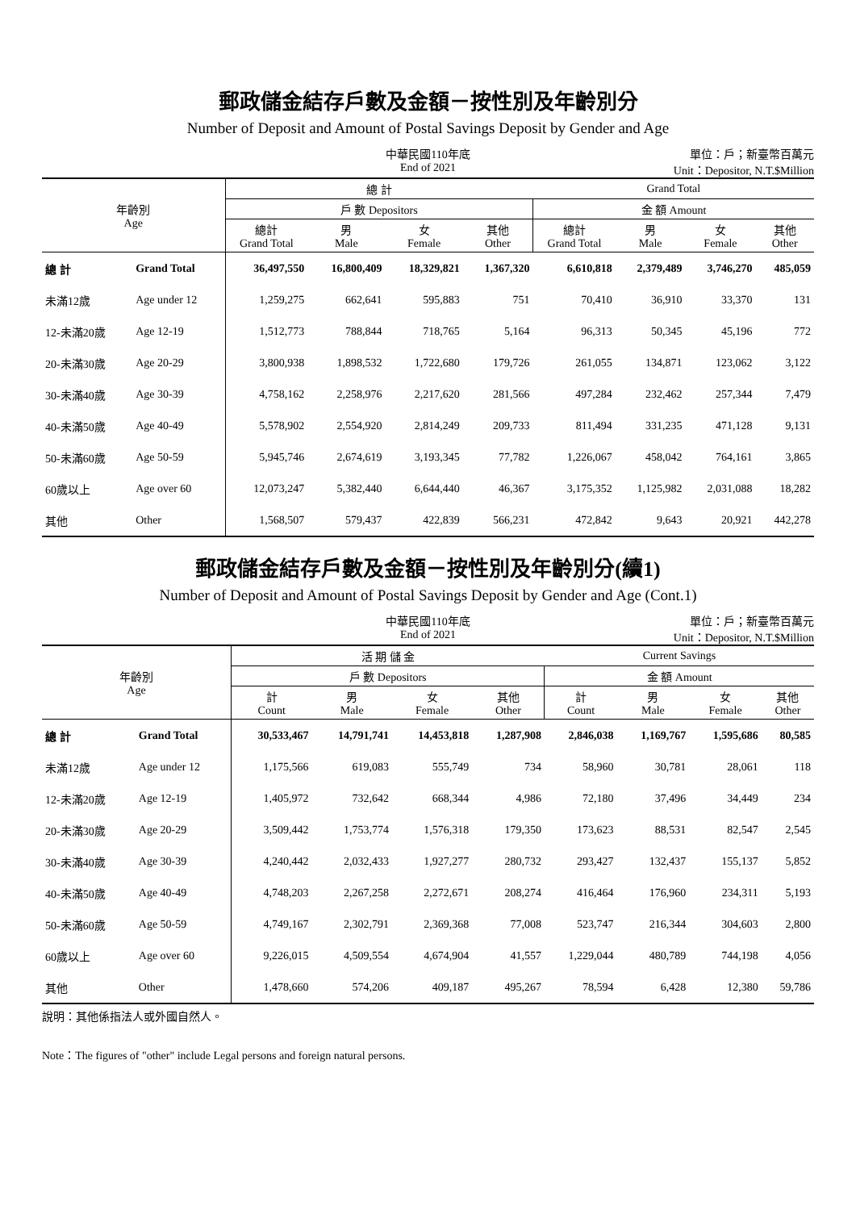郵政儲金結存戶數及金額－按性別及年齡別分
Number of Deposit and Amount of Postal Savings Deposit by Gender and Age
中華民國110年底
End of 2021
單位：戶；新臺幣百萬元
Unit：Depositor, N.T.$Million
| 年齡別 Age | | 總 計 | | | | Grand Total | | | |
| --- | --- | --- | --- | --- | --- | --- | --- | --- | --- |
| | | 戶 數 Depositors | | | | 金 額 Amount | | | |
| | | 總計 Grand Total | 男 Male | 女 Female | 其他 Other | 總計 Grand Total | 男 Male | 女 Female | 其他 Other |
| 總 計 | Grand Total | 36,497,550 | 16,800,409 | 18,329,821 | 1,367,320 | 6,610,818 | 2,379,489 | 3,746,270 | 485,059 |
| 未滿12歲 | Age under 12 | 1,259,275 | 662,641 | 595,883 | 751 | 70,410 | 36,910 | 33,370 | 131 |
| 12-未滿20歲 | Age 12-19 | 1,512,773 | 788,844 | 718,765 | 5,164 | 96,313 | 50,345 | 45,196 | 772 |
| 20-未滿30歲 | Age 20-29 | 3,800,938 | 1,898,532 | 1,722,680 | 179,726 | 261,055 | 134,871 | 123,062 | 3,122 |
| 30-未滿40歲 | Age 30-39 | 4,758,162 | 2,258,976 | 2,217,620 | 281,566 | 497,284 | 232,462 | 257,344 | 7,479 |
| 40-未滿50歲 | Age 40-49 | 5,578,902 | 2,554,920 | 2,814,249 | 209,733 | 811,494 | 331,235 | 471,128 | 9,131 |
| 50-未滿60歲 | Age 50-59 | 5,945,746 | 2,674,619 | 3,193,345 | 77,782 | 1,226,067 | 458,042 | 764,161 | 3,865 |
| 60歲以上 | Age over 60 | 12,073,247 | 5,382,440 | 6,644,440 | 46,367 | 3,175,352 | 1,125,982 | 2,031,088 | 18,282 |
| 其他 | Other | 1,568,507 | 579,437 | 422,839 | 566,231 | 472,842 | 9,643 | 20,921 | 442,278 |
郵政儲金結存戶數及金額－按性別及年齡別分(續1)
Number of Deposit and Amount of Postal Savings Deposit by Gender and Age (Cont.1)
中華民國110年底
End of 2021
單位：戶；新臺幣百萬元
Unit：Depositor, N.T.$Million
| 年齡別 Age | | 活 期 儲 金 | | | | Current Savings | | | |
| --- | --- | --- | --- | --- | --- | --- | --- | --- | --- |
| | | 戶 數 Depositors | | | | 金 額 Amount | | | |
| | | 計 Count | 男 Male | 女 Female | 其他 Other | 計 Count | 男 Male | 女 Female | 其他 Other |
| 總 計 | Grand Total | 30,533,467 | 14,791,741 | 14,453,818 | 1,287,908 | 2,846,038 | 1,169,767 | 1,595,686 | 80,585 |
| 未滿12歲 | Age under 12 | 1,175,566 | 619,083 | 555,749 | 734 | 58,960 | 30,781 | 28,061 | 118 |
| 12-未滿20歲 | Age 12-19 | 1,405,972 | 732,642 | 668,344 | 4,986 | 72,180 | 37,496 | 34,449 | 234 |
| 20-未滿30歲 | Age 20-29 | 3,509,442 | 1,753,774 | 1,576,318 | 179,350 | 173,623 | 88,531 | 82,547 | 2,545 |
| 30-未滿40歲 | Age 30-39 | 4,240,442 | 2,032,433 | 1,927,277 | 280,732 | 293,427 | 132,437 | 155,137 | 5,852 |
| 40-未滿50歲 | Age 40-49 | 4,748,203 | 2,267,258 | 2,272,671 | 208,274 | 416,464 | 176,960 | 234,311 | 5,193 |
| 50-未滿60歲 | Age 50-59 | 4,749,167 | 2,302,791 | 2,369,368 | 77,008 | 523,747 | 216,344 | 304,603 | 2,800 |
| 60歲以上 | Age over 60 | 9,226,015 | 4,509,554 | 4,674,904 | 41,557 | 1,229,044 | 480,789 | 744,198 | 4,056 |
| 其他 | Other | 1,478,660 | 574,206 | 409,187 | 495,267 | 78,594 | 6,428 | 12,380 | 59,786 |
說明：其他係指法人或外國自然人。
Note：The figures of "other" include Legal persons and foreign natural persons.